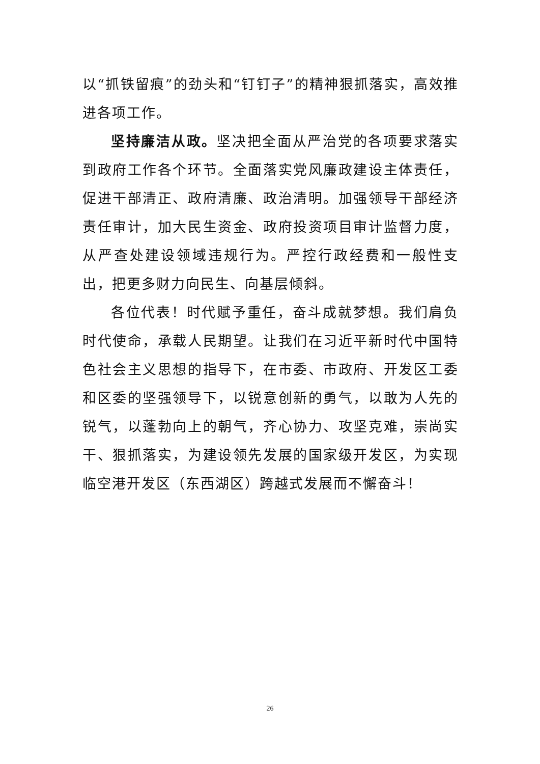以“抓铁留痕”的劲头和“钉钉子”的精神狠抓落实，高效推进各项工作。
坚持廉洁从政。坚决把全面从严治党的各项要求落实到政府工作各个环节。全面落实党风廉政建设主体责任，促进干部清正、政府清廉、政治清明。加强领导干部经济责任审计，加大民生资金、政府投资项目审计监督力度，从严查处建设领域违规行为。严控行政经费和一般性支出，把更多财力向民生、向基层倾斜。
各位代表！时代赋予重任，奋斗成就梦想。我们肩负时代使命，承载人民期望。让我们在习近平新时代中国特色社会主义思想的指导下，在市委、市政府、开发区工委和区委的坚强领导下，以锐意创新的勇气，以敢为人先的锐气，以蓬勃向上的朝气，齐心协力、攻坚克难，崇尚实干、狠抓落实，为建设领先发展的国家级开发区，为实现临空港开发区（东西湖区）跨越式发展而不懈奋斗！
26